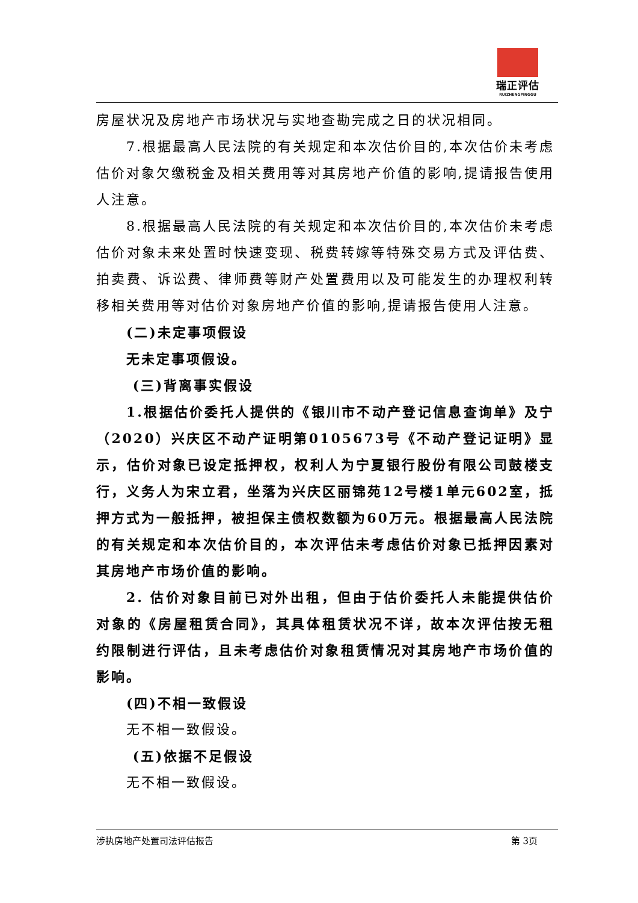瑞正评估
RUIZHENGPINGGU
房屋状况及房地产市场状况与实地查勘完成之日的状况相同。
7.根据最高人民法院的有关规定和本次估价目的,本次估价未考虑估价对象欠缴税金及相关费用等对其房地产价值的影响,提请报告使用人注意。
8.根据最高人民法院的有关规定和本次估价目的,本次估价未考虑估价对象未来处置时快速变现、税费转嫁等特殊交易方式及评估费、拍卖费、诉讼费、律师费等财产处置费用以及可能发生的办理权利转移相关费用等对估价对象房地产价值的影响,提请报告使用人注意。
(二)未定事项假设
无未定事项假设。
(三)背离事实假设
1.根据估价委托人提供的《银川市不动产登记信息查询单》及宁（2020）兴庆区不动产证明第0105673号《不动产登记证明》显示，估价对象已设定抵押权，权利人为宁夏银行股份有限公司鼓楼支行，义务人为宋立君，坐落为兴庆区丽锦苑12号楼1单元602室，抵押方式为一般抵押，被担保主债权数额为60万元。根据最高人民法院的有关规定和本次估价目的，本次评估未考虑估价对象已抵押因素对其房地产市场价值的影响。
2. 估价对象目前已对外出租，但由于估价委托人未能提供估价对象的《房屋租赁合同》，其具体租赁状况不详，故本次评估按无租约限制进行评估，且未考虑估价对象租赁情况对其房地产市场价值的影响。
(四)不相一致假设
无不相一致假设。
(五)依据不足假设
无不相一致假设。
涉执房地产处置司法评估报告 第 3页